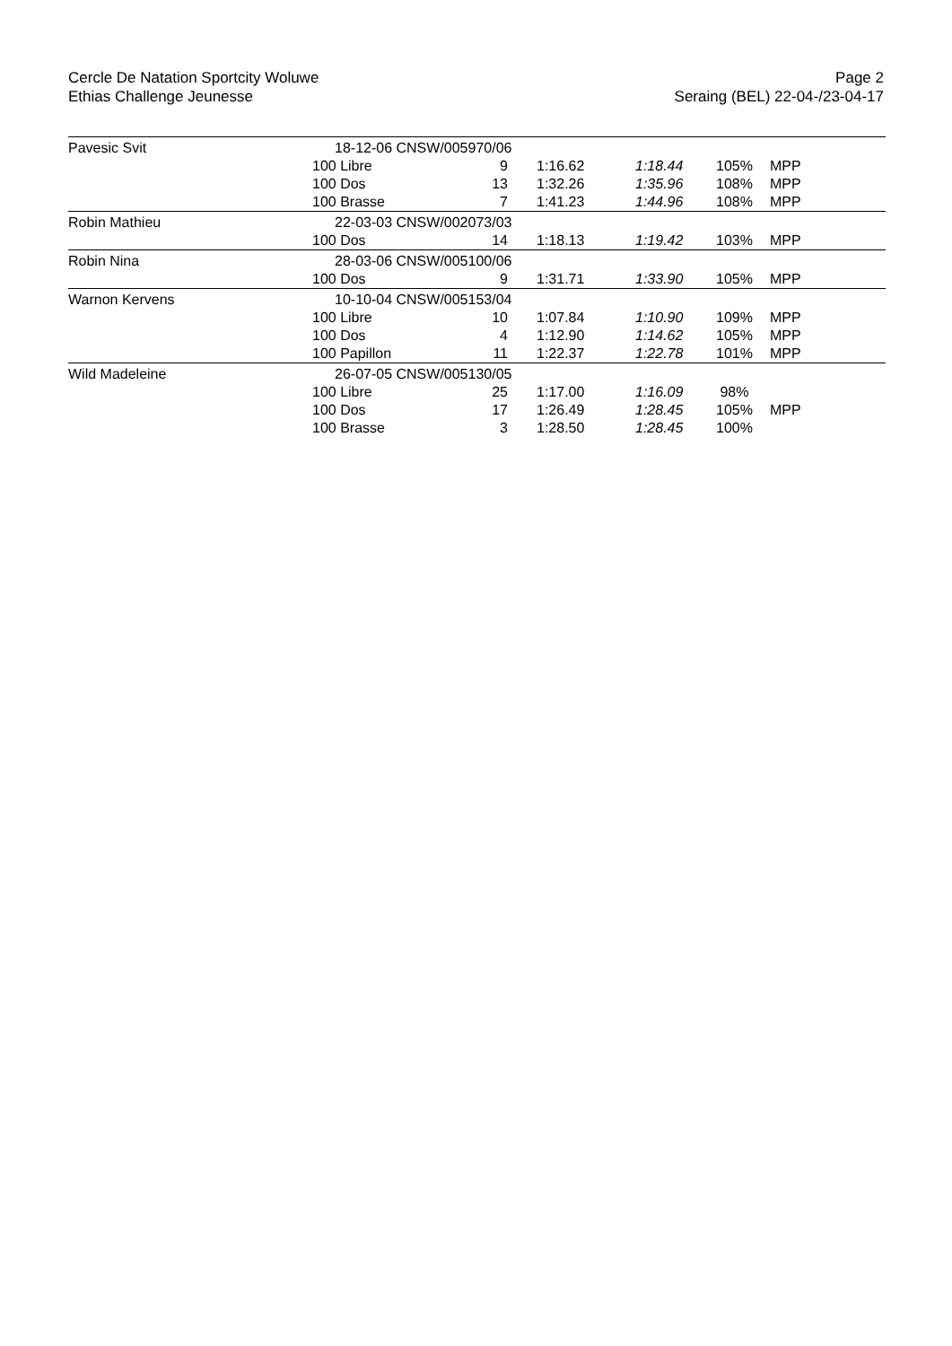Cercle De Natation Sportcity Woluwe
Ethias Challenge Jeunesse
Page 2
Seraing (BEL) 22-04-/23-04-17
| Pavesic Svit | 18-12-06 CNSW/005970/06 | | | | | |
| | 100 Libre | 9 | 1:16.62 | 1:18.44 | 105% | MPP |
| | 100 Dos | 13 | 1:32.26 | 1:35.96 | 108% | MPP |
| | 100 Brasse | 7 | 1:41.23 | 1:44.96 | 108% | MPP |
| Robin Mathieu | 22-03-03 CNSW/002073/03 | | | | | |
| | 100 Dos | 14 | 1:18.13 | 1:19.42 | 103% | MPP |
| Robin Nina | 28-03-06 CNSW/005100/06 | | | | | |
| | 100 Dos | 9 | 1:31.71 | 1:33.90 | 105% | MPP |
| Warnon Kervens | 10-10-04 CNSW/005153/04 | | | | | |
| | 100 Libre | 10 | 1:07.84 | 1:10.90 | 109% | MPP |
| | 100 Dos | 4 | 1:12.90 | 1:14.62 | 105% | MPP |
| | 100 Papillon | 11 | 1:22.37 | 1:22.78 | 101% | MPP |
| Wild Madeleine | 26-07-05 CNSW/005130/05 | | | | | |
| | 100 Libre | 25 | 1:17.00 | 1:16.09 | 98% | |
| | 100 Dos | 17 | 1:26.49 | 1:28.45 | 105% | MPP |
| | 100 Brasse | 3 | 1:28.50 | 1:28.45 | 100% | |